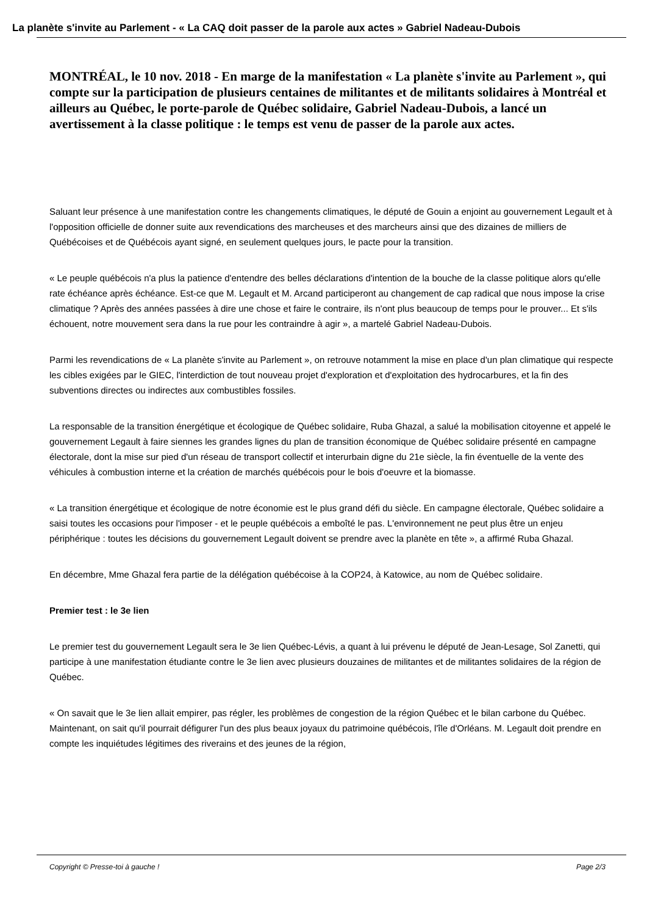La planète s'invite au Parlement - « La CAQ doit passer de la parole aux actes » Gabriel Nadeau-Dubois
MONTRÉAL, le 10 nov. 2018 - En marge de la manifestation « La planète s'invite au Parlement », qui compte sur la participation de plusieurs centaines de militantes et de militants solidaires à Montréal et ailleurs au Québec, le porte-parole de Québec solidaire, Gabriel Nadeau-Dubois, a lancé un avertissement à la classe politique : le temps est venu de passer de la parole aux actes.
Saluant leur présence à une manifestation contre les changements climatiques, le député de Gouin a enjoint au gouvernement Legault et à l'opposition officielle de donner suite aux revendications des marcheuses et des marcheurs ainsi que des dizaines de milliers de Québécoises et de Québécois ayant signé, en seulement quelques jours, le pacte pour la transition.
« Le peuple québécois n'a plus la patience d'entendre des belles déclarations d'intention de la bouche de la classe politique alors qu'elle rate échéance après échéance. Est-ce que M. Legault et M. Arcand participeront au changement de cap radical que nous impose la crise climatique ? Après des années passées à dire une chose et faire le contraire, ils n'ont plus beaucoup de temps pour le prouver... Et s'ils échouent, notre mouvement sera dans la rue pour les contraindre à agir », a martelé Gabriel Nadeau-Dubois.
Parmi les revendications de « La planète s'invite au Parlement », on retrouve notamment la mise en place d'un plan climatique qui respecte les cibles exigées par le GIEC, l'interdiction de tout nouveau projet d'exploration et d'exploitation des hydrocarbures, et la fin des subventions directes ou indirectes aux combustibles fossiles.
La responsable de la transition énergétique et écologique de Québec solidaire, Ruba Ghazal, a salué la mobilisation citoyenne et appelé le gouvernement Legault à faire siennes les grandes lignes du plan de transition économique de Québec solidaire présenté en campagne électorale, dont la mise sur pied d'un réseau de transport collectif et interurbain digne du 21e siècle, la fin éventuelle de la vente des véhicules à combustion interne et la création de marchés québécois pour le bois d'oeuvre et la biomasse.
« La transition énergétique et écologique de notre économie est le plus grand défi du siècle. En campagne électorale, Québec solidaire a saisi toutes les occasions pour l'imposer - et le peuple québécois a emboîté le pas. L'environnement ne peut plus être un enjeu périphérique : toutes les décisions du gouvernement Legault doivent se prendre avec la planète en tête », a affirmé Ruba Ghazal.
En décembre, Mme Ghazal fera partie de la délégation québécoise à la COP24, à Katowice, au nom de Québec solidaire.
Premier test : le 3e lien
Le premier test du gouvernement Legault sera le 3e lien Québec-Lévis, a quant à lui prévenu le député de Jean-Lesage, Sol Zanetti, qui participe à une manifestation étudiante contre le 3e lien avec plusieurs douzaines de militantes et de militantes solidaires de la région de Québec.
« On savait que le 3e lien allait empirer, pas régler, les problèmes de congestion de la région Québec et le bilan carbone du Québec. Maintenant, on sait qu'il pourrait défigurer l'un des plus beaux joyaux du patrimoine québécois, l'île d'Orléans. M. Legault doit prendre en compte les inquiétudes légitimes des riverains et des jeunes de la région,
Copyright © Presse-toi à gauche ! Page 2/3